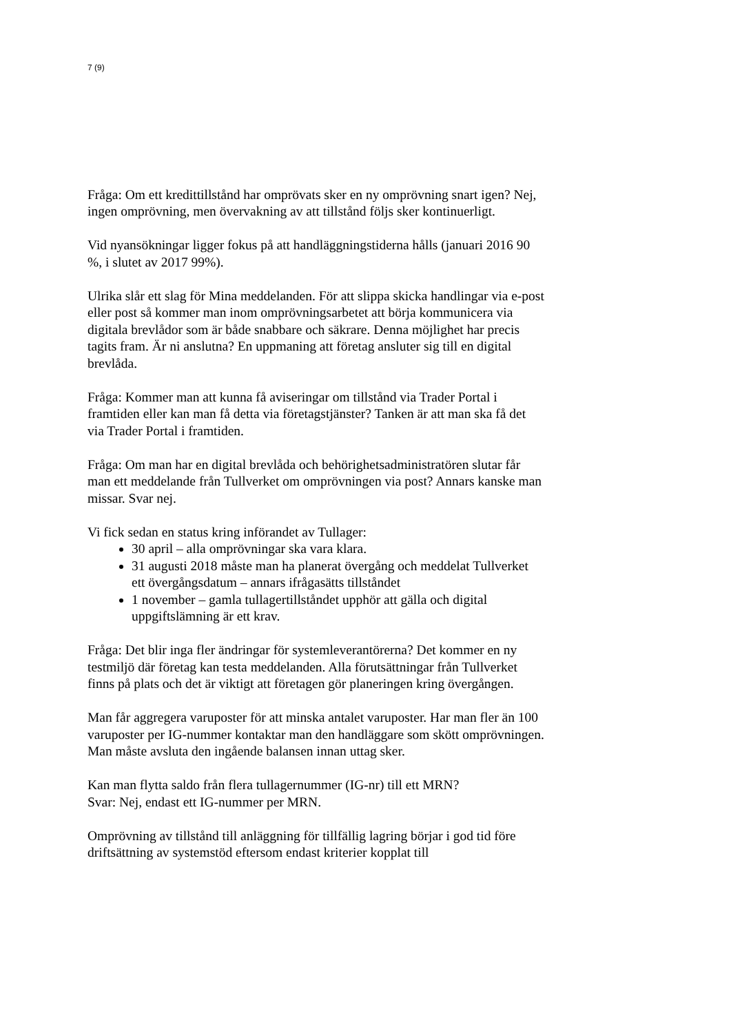7 (9)
Fråga: Om ett kredittillstånd har omprövats sker en ny omprövning snart igen? Nej, ingen omprövning, men övervakning av att tillstånd följs sker kontinuerligt.
Vid nyansökningar ligger fokus på att handläggningstiderna hålls (januari 2016 90 %, i slutet av 2017 99%).
Ulrika slår ett slag för Mina meddelanden. För att slippa skicka handlingar via e-post eller post så kommer man inom omprövningsarbetet att börja kommunicera via digitala brevlådor som är både snabbare och säkrare. Denna möjlighet har precis tagits fram. Är ni anslutna? En uppmaning att företag ansluter sig till en digital brevlåda.
Fråga: Kommer man att kunna få aviseringar om tillstånd via Trader Portal i framtiden eller kan man få detta via företagstjänster? Tanken är att man ska få det via Trader Portal i framtiden.
Fråga: Om man har en digital brevlåda och behörighetsadministratören slutar får man ett meddelande från Tullverket om omprövningen via post? Annars kanske man missar. Svar nej.
Vi fick sedan en status kring införandet av Tullager:
30 april – alla omprövningar ska vara klara.
31 augusti 2018 måste man ha planerat övergång och meddelat Tullverket ett övergångsdatum – annars ifrågasätts tillståndet
1 november – gamla tullagertillståndet upphör att gälla och digital uppgiftslämning är ett krav.
Fråga: Det blir inga fler ändringar för systemleverantörerna? Det kommer en ny testmiljö där företag kan testa meddelanden. Alla förutsättningar från Tullverket finns på plats och det är viktigt att företagen gör planeringen kring övergången.
Man får aggregera varuposter för att minska antalet varuposter. Har man fler än 100 varuposter per IG-nummer kontaktar man den handläggare som skött omprövningen. Man måste avsluta den ingående balansen innan uttag sker.
Kan man flytta saldo från flera tullagernummer (IG-nr) till ett MRN?
Svar: Nej, endast ett IG-nummer per MRN.
Omprövning av tillstånd till anläggning för tillfällig lagring börjar i god tid före driftsättning av systemstöd eftersom endast kriterier kopplat till